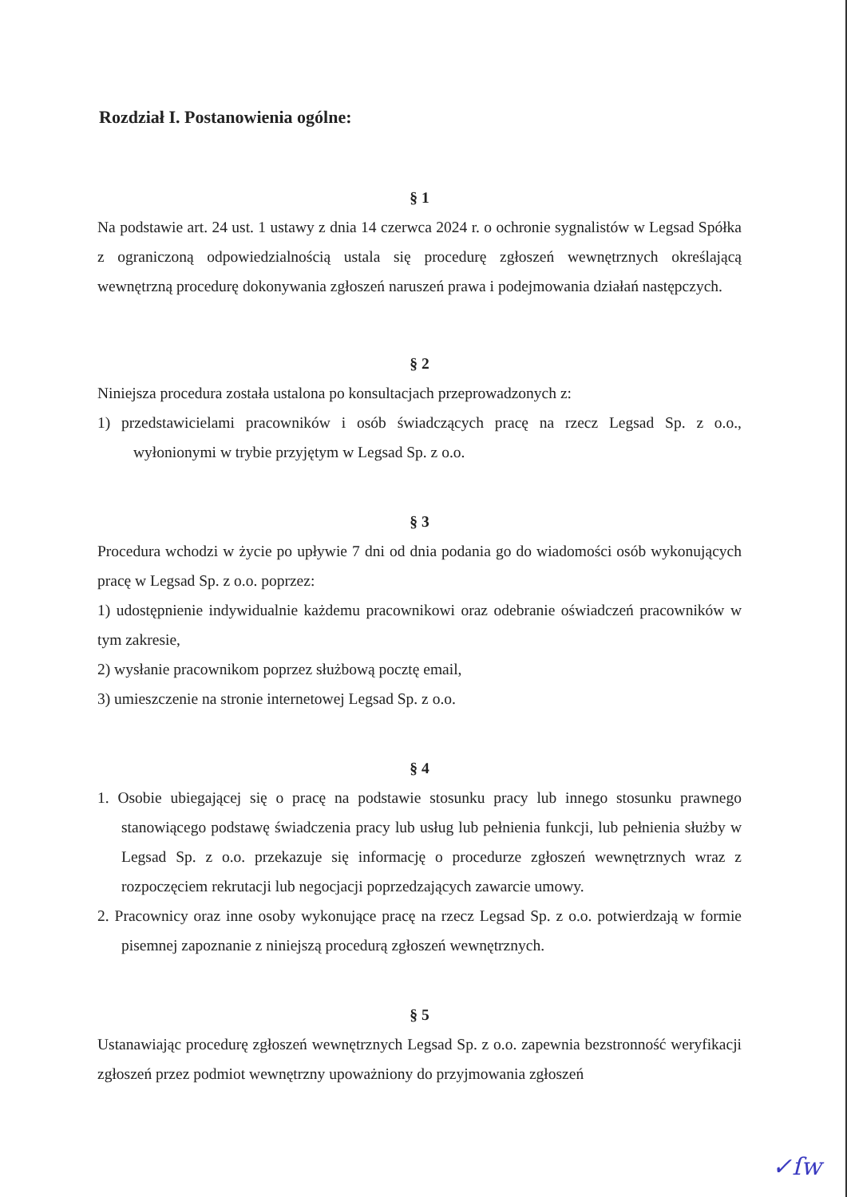Rozdział I. Postanowienia ogólne:
§ 1
Na podstawie art. 24 ust. 1 ustawy z dnia 14 czerwca 2024 r. o ochronie sygnalistów w Legsad Spółka z ograniczoną odpowiedzialnością ustala się procedurę zgłoszeń wewnętrznych określającą wewnętrzną procedurę dokonywania zgłoszeń naruszeń prawa i podejmowania działań następczych.
§ 2
Niniejsza procedura została ustalona po konsultacjach przeprowadzonych z:
1) przedstawicielami pracowników i osób świadczących pracę na rzecz Legsad Sp. z o.o., wyłonionymi w trybie przyjętym w Legsad Sp. z o.o.
§ 3
Procedura wchodzi w życie po upływie 7 dni od dnia podania go do wiadomości osób wykonujących pracę w Legsad Sp. z o.o. poprzez:
1) udostępnienie indywidualnie każdemu pracownikowi oraz odebranie oświadczeń pracowników w tym zakresie,
2) wysłanie pracownikom poprzez służbową pocztę email,
3) umieszczenie na stronie internetowej Legsad Sp. z o.o.
§ 4
1. Osobie ubiegającej się o pracę na podstawie stosunku pracy lub innego stosunku prawnego stanowiącego podstawę świadczenia pracy lub usług lub pełnienia funkcji, lub pełnienia służby w Legsad Sp. z o.o. przekazuje się informację o procedurze zgłoszeń wewnętrznych wraz z rozpoczęciem rekrutacji lub negocjacji poprzedzających zawarcie umowy.
2. Pracownicy oraz inne osoby wykonujące pracę na rzecz Legsad Sp. z o.o. potwierdzają w formie pisemnej zapoznanie z niniejszą procedurą zgłoszeń wewnętrznych.
§ 5
Ustanawiając procedurę zgłoszeń wewnętrznych Legsad Sp. z o.o. zapewnia bezstronność weryfikacji zgłoszeń przez podmiot wewnętrzny upoważniony do przyjmowania zgłoszeń
✓ſw